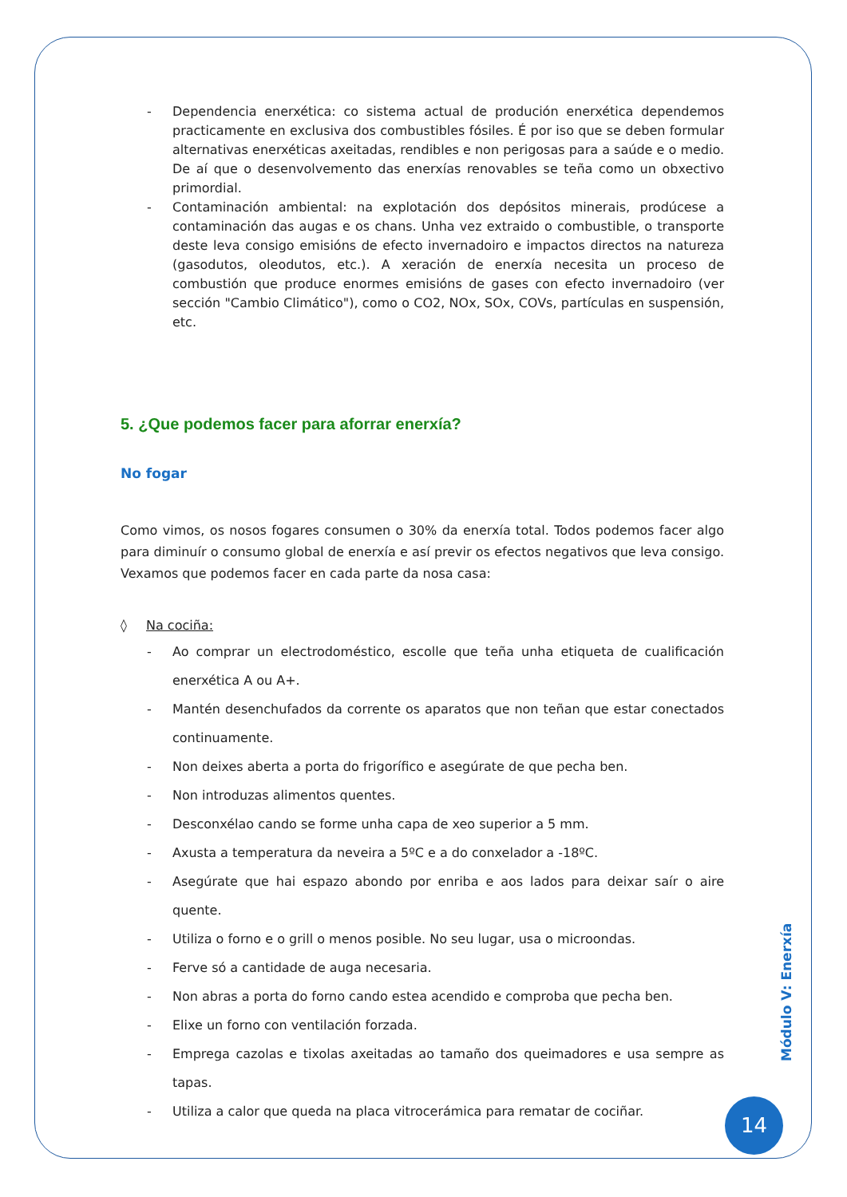- Dependencia enerxética: co sistema actual de produción enerxética dependemos practicamente en exclusiva dos combustibles fósiles. É por iso que se deben formular alternativas enerxéticas axeitadas, rendibles e non perigosas para a saúde e o medio. De aí que o desenvolvemento das enerxías renovables se teña como un obxectivo primordial.
- Contaminación ambiental: na explotación dos depósitos minerais, prodúcese a contaminación das augas e os chans. Unha vez extraido o combustible, o transporte deste leva consigo emisións de efecto invernadoiro e impactos directos na natureza (gasodutos, oleodutos, etc.). A xeración de enerxía necesita un proceso de combustión que produce enormes emisións de gases con efecto invernadoiro (ver sección "Cambio Climático"), como o CO2, NOx, SOx, COVs, partículas en suspensión, etc.
5. ¿Que podemos facer para aforrar enerxía?
No fogar
Como vimos, os nosos fogares consumen o 30% da enerxía total. Todos podemos facer algo para diminuír o consumo global de enerxía e así previr os efectos negativos que leva consigo. Vexamos que podemos facer en cada parte da nosa casa:
◊ Na cociña:
- Ao comprar un electrodoméstico, escolle que teña unha etiqueta de cualificación enerxética A ou A+.
- Mantén desenchufados da corrente os aparatos que non teñan que estar conectados continuamente.
- Non deixes aberta a porta do frigorífico e asegúrate de que pecha ben.
- Non introduzas alimentos quentes.
- Desconxélao cando se forme unha capa de xeo superior a 5 mm.
- Axusta a temperatura da neveira a 5ºC e a do conxelador a -18ºC.
- Asegúrate que hai espazo abondo por enriba e aos lados para deixar saír o aire quente.
- Utiliza o forno e o grill o menos posible. No seu lugar, usa o microondas.
- Ferve só a cantidade de auga necesaria.
- Non abras a porta do forno cando estea acendido e comproba que pecha ben.
- Elixe un forno con ventilación forzada.
- Emprega cazolas e tixolas axeitadas ao tamaño dos queimadores e usa sempre as tapas.
- Utiliza a calor que queda na placa vitrocerámica para rematar de cociñar.
Módulo V: Enerxía
14